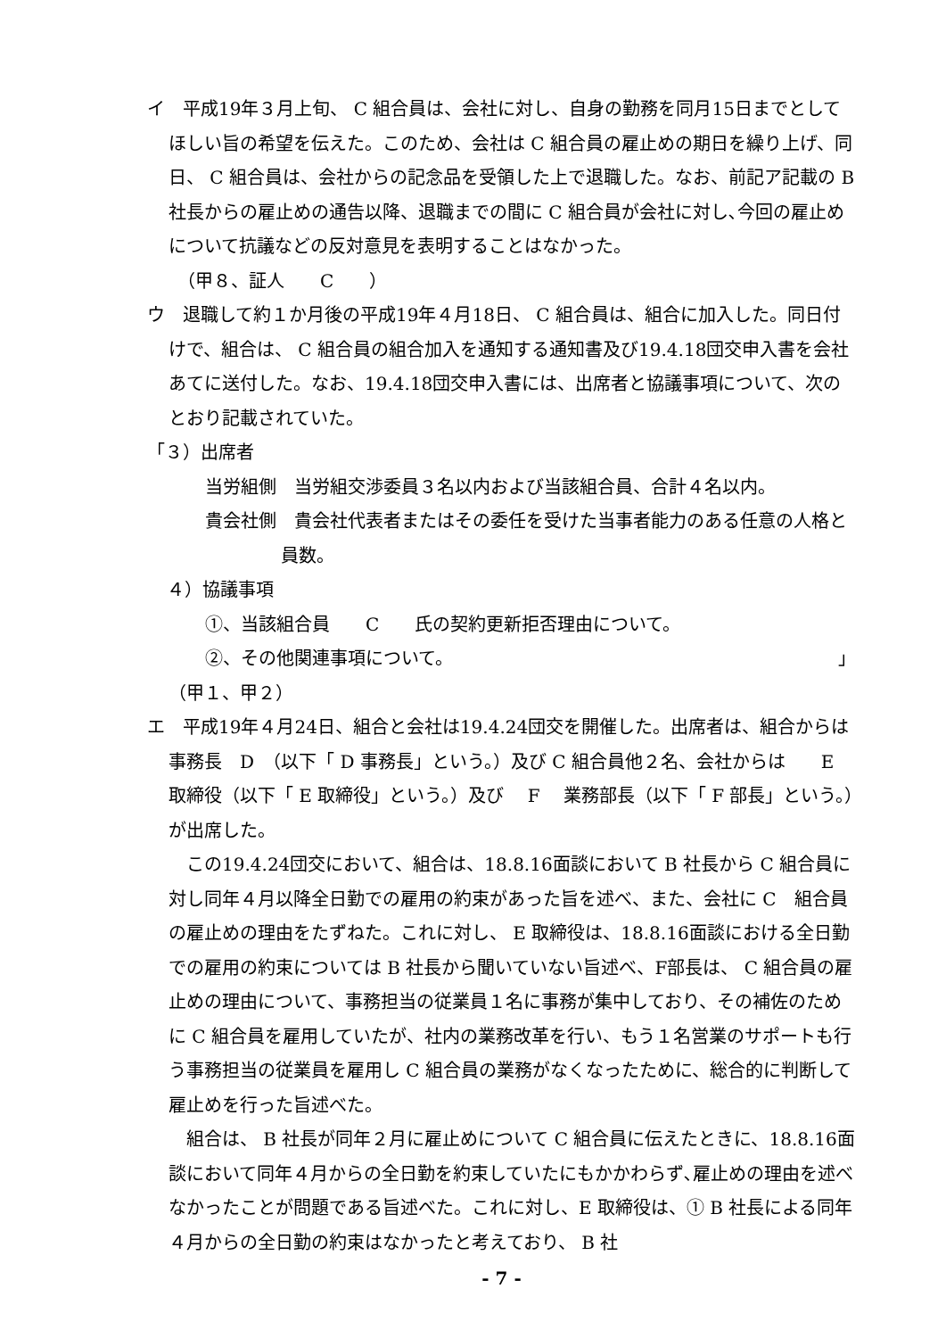イ　平成19年３月上旬、 C 組合員は、会社に対し、自身の勤務を同月15日までとしてほしい旨の希望を伝えた。このため、会社は C 組合員の雇止めの期日を繰り上げ、同日、 C 組合員は、会社からの記念品を受領した上で退職した。なお、前記ア記載の B 社長からの雇止めの通告以降、退職までの間に C 組合員が会社に対し､今回の雇止めについて抗議などの反対意見を表明することはなかった。
　（甲８、証人　　C　　）
ウ　退職して約１か月後の平成19年４月18日、 C 組合員は、組合に加入した。同日付けで、組合は、 C 組合員の組合加入を通知する通知書及び19.4.18団交申入書を会社あてに送付した。なお、19.4.18団交申入書には、出席者と協議事項について、次のとおり記載されていた。
「３）出席者
当労組側　当労組交渉委員３名以内および当該組合員、合計４名以内。
貴会社側　貴会社代表者またはその委任を受けた当事者能力のある任意の人格と員数。
４）協議事項
①、当該組合員　　C　　氏の契約更新拒否理由について。
②、その他関連事項について。 」
（甲１、甲２）
エ　平成19年４月24日、組合と会社は19.4.24団交を開催した。出席者は、組合からは事務長　D　（以下「 D 事務長」という。）及び C 組合員他２名、会社からは　　E　　取締役（以下「 E 取締役」という。）及び　 F　 業務部長（以下「 F 部長」という。）が出席した。
　この19.4.24団交において、組合は、18.8.16面談において B 社長から C 組合員に対し同年４月以降全日勤での雇用の約束があった旨を述べ、また、会社に C　組合員の雇止めの理由をたずねた。これに対し、 E 取締役は、18.8.16面談における全日勤での雇用の約束については B 社長から聞いていない旨述べ、F部長は、 C 組合員の雇止めの理由について、事務担当の従業員１名に事務が集中しており、その補佐のために C 組合員を雇用していたが、社内の業務改革を行い、もう１名営業のサポートも行う事務担当の従業員を雇用し C 組合員の業務がなくなったために、総合的に判断して雇止めを行った旨述べた。
　組合は、 B 社長が同年２月に雇止めについて C 組合員に伝えたときに、18.8.16面談において同年４月からの全日勤を約束していたにもかかわらず､雇止めの理由を述べなかったことが問題である旨述べた。これに対し、E 取締役は、① B 社長による同年４月からの全日勤の約束はなかったと考えており、 B 社
- 7 -